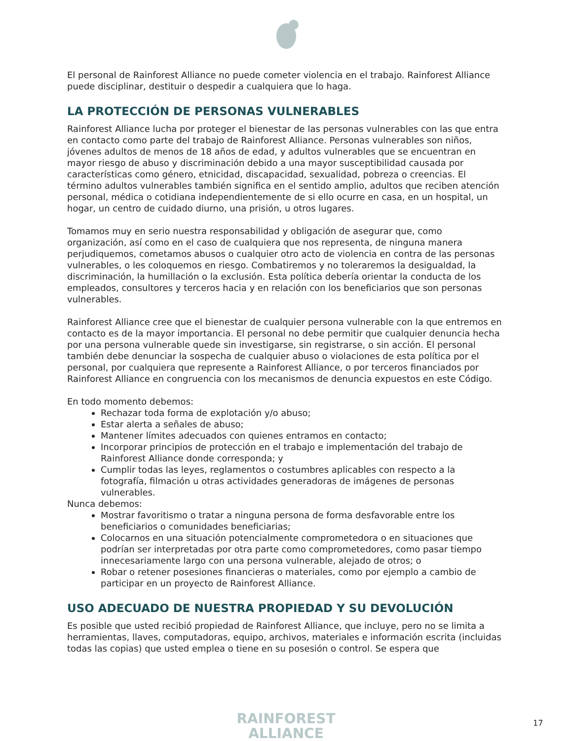El personal de Rainforest Alliance no puede cometer violencia en el trabajo. Rainforest Alliance puede disciplinar, destituir o despedir a cualquiera que lo haga.
LA PROTECCIÓN DE PERSONAS VULNERABLES
Rainforest Alliance lucha por proteger el bienestar de las personas vulnerables con las que entra en contacto como parte del trabajo de Rainforest Alliance. Personas vulnerables son niños, jóvenes adultos de menos de 18 años de edad, y adultos vulnerables que se encuentran en mayor riesgo de abuso y discriminación debido a una mayor susceptibilidad causada por características como género, etnicidad, discapacidad, sexualidad, pobreza o creencias. El término adultos vulnerables también significa en el sentido amplio, adultos que reciben atención personal, médica o cotidiana independientemente de si ello ocurre en casa, en un hospital, un hogar, un centro de cuidado diurno, una prisión, u otros lugares.
Tomamos muy en serio nuestra responsabilidad y obligación de asegurar que, como organización, así como en el caso de cualquiera que nos representa, de ninguna manera perjudiquemos, cometamos abusos o cualquier otro acto de violencia en contra de las personas vulnerables, o les coloquemos en riesgo. Combatiremos y no toleraremos la desigualdad, la discriminación, la humillación o la exclusión. Esta política debería orientar la conducta de los empleados, consultores y terceros hacia y en relación con los beneficiarios que son personas vulnerables.
Rainforest Alliance cree que el bienestar de cualquier persona vulnerable con la que entremos en contacto es de la mayor importancia. El personal no debe permitir que cualquier denuncia hecha por una persona vulnerable quede sin investigarse, sin registrarse, o sin acción. El personal también debe denunciar la sospecha de cualquier abuso o violaciones de esta política por el personal, por cualquiera que represente a Rainforest Alliance, o por terceros financiados por Rainforest Alliance en congruencia con los mecanismos de denuncia expuestos en este Código.
En todo momento debemos:
Rechazar toda forma de explotación y/o abuso;
Estar alerta a señales de abuso;
Mantener límites adecuados con quienes entramos en contacto;
Incorporar principios de protección en el trabajo e implementación del trabajo de Rainforest Alliance donde corresponda; y
Cumplir todas las leyes, reglamentos o costumbres aplicables con respecto a la fotografía, filmación u otras actividades generadoras de imágenes de personas vulnerables.
Nunca debemos:
Mostrar favoritismo o tratar a ninguna persona de forma desfavorable entre los beneficiarios o comunidades beneficiarias;
Colocarnos en una situación potencialmente comprometedora o en situaciones que podrían ser interpretadas por otra parte como comprometedores, como pasar tiempo innecesariamente largo con una persona vulnerable, alejado de otros; o
Robar o retener posesiones financieras o materiales, como por ejemplo a cambio de participar en un proyecto de Rainforest Alliance.
USO ADECUADO DE NUESTRA PROPIEDAD Y SU DEVOLUCIÓN
Es posible que usted recibió propiedad de Rainforest Alliance, que incluye, pero no se limita a herramientas, llaves, computadoras, equipo, archivos, materiales e información escrita (incluidas todas las copias) que usted emplea o tiene en su posesión o control. Se espera que
RAINFOREST
ALLIANCE
17